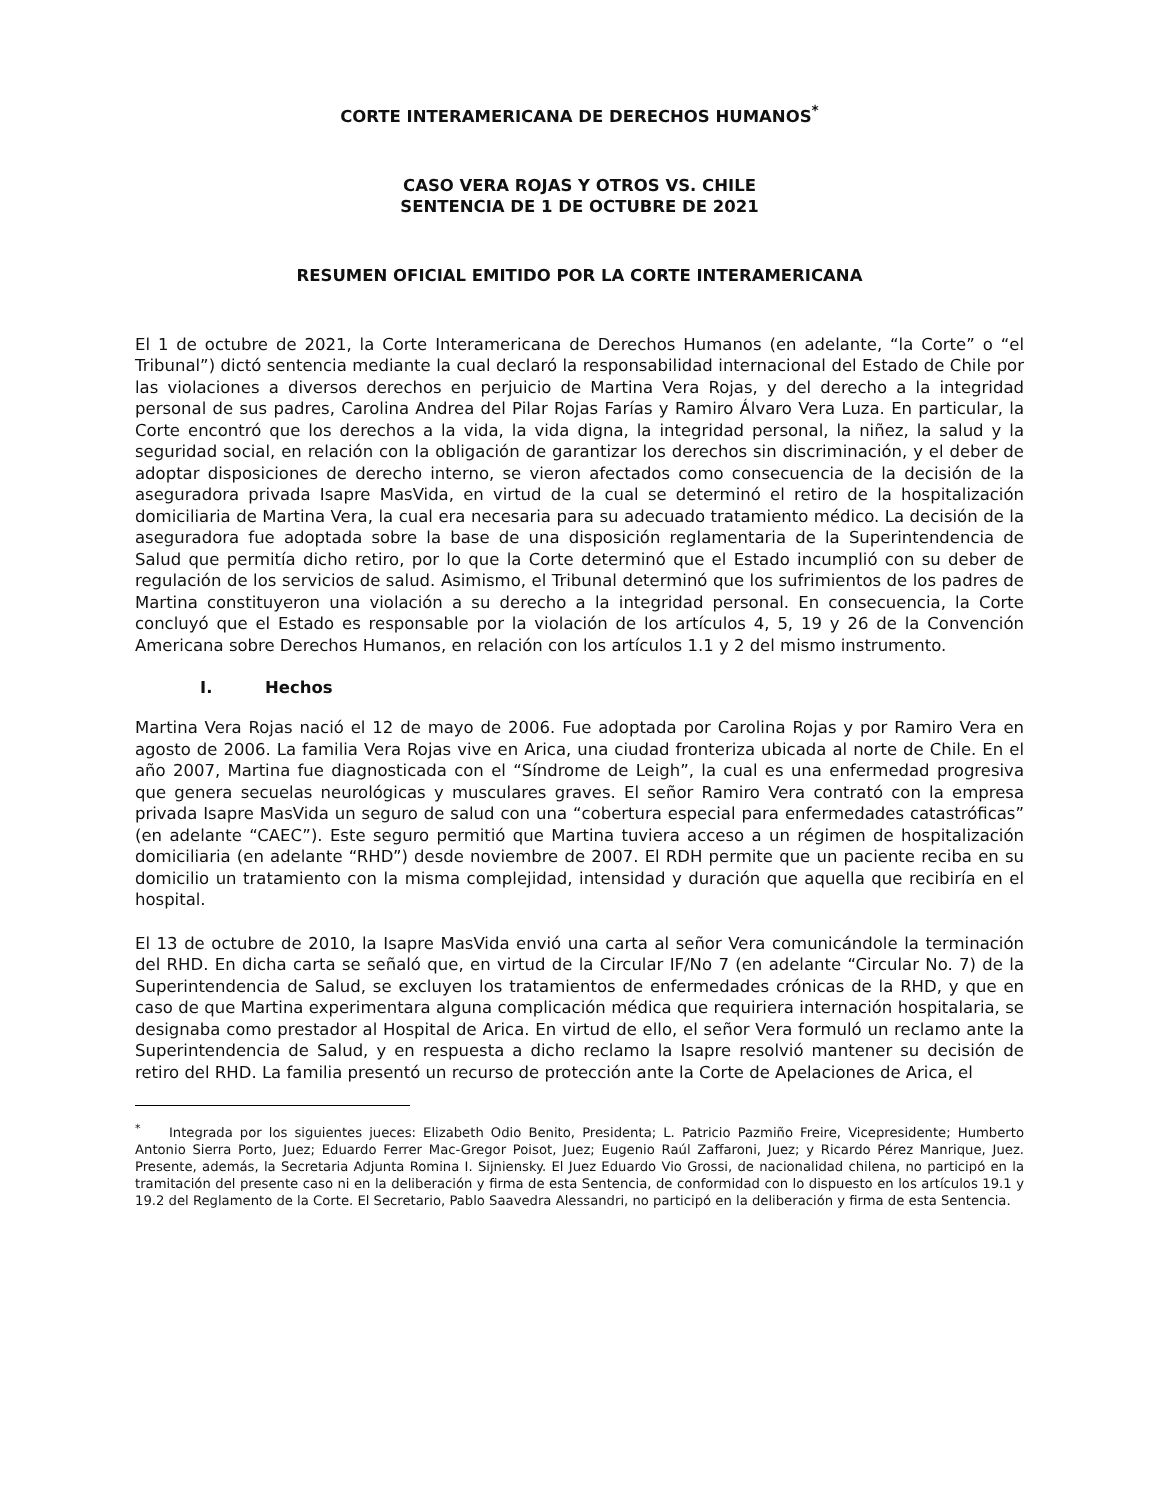CORTE INTERAMERICANA DE DERECHOS HUMANOS<sup>*</sup>
CASO VERA ROJAS Y OTROS VS. CHILE
SENTENCIA DE 1 DE OCTUBRE DE 2021
RESUMEN OFICIAL EMITIDO POR LA CORTE INTERAMERICANA
El 1 de octubre de 2021, la Corte Interamericana de Derechos Humanos (en adelante, “la Corte” o “el Tribunal”) dictó sentencia mediante la cual declaró la responsabilidad internacional del Estado de Chile por las violaciones a diversos derechos en perjuicio de Martina Vera Rojas, y del derecho a la integridad personal de sus padres, Carolina Andrea del Pilar Rojas Farías y Ramiro Álvaro Vera Luza. En particular, la Corte encontró que los derechos a la vida, la vida digna, la integridad personal, la niñez, la salud y la seguridad social, en relación con la obligación de garantizar los derechos sin discriminación, y el deber de adoptar disposiciones de derecho interno, se vieron afectados como consecuencia de la decisión de la aseguradora privada Isapre MasVida, en virtud de la cual se determinó el retiro de la hospitalización domiciliaria de Martina Vera, la cual era necesaria para su adecuado tratamiento médico. La decisión de la aseguradora fue adoptada sobre la base de una disposición reglamentaria de la Superintendencia de Salud que permitía dicho retiro, por lo que la Corte determinó que el Estado incumplió con su deber de regulación de los servicios de salud. Asimismo, el Tribunal determinó que los sufrimientos de los padres de Martina constituyeron una violación a su derecho a la integridad personal. En consecuencia, la Corte concluyó que el Estado es responsable por la violación de los artículos 4, 5, 19 y 26 de la Convención Americana sobre Derechos Humanos, en relación con los artículos 1.1 y 2 del mismo instrumento.
I. Hechos
Martina Vera Rojas nació el 12 de mayo de 2006. Fue adoptada por Carolina Rojas y por Ramiro Vera en agosto de 2006. La familia Vera Rojas vive en Arica, una ciudad fronteriza ubicada al norte de Chile. En el año 2007, Martina fue diagnosticada con el “Síndrome de Leigh”, la cual es una enfermedad progresiva que genera secuelas neurológicas y musculares graves. El señor Ramiro Vera contrató con la empresa privada Isapre MasVida un seguro de salud con una “cobertura especial para enfermedades catastróficas” (en adelante “CAEC”). Este seguro permitió que Martina tuviera acceso a un régimen de hospitalización domiciliaria (en adelante “RHD”) desde noviembre de 2007. El RDH permite que un paciente reciba en su domicilio un tratamiento con la misma complejidad, intensidad y duración que aquella que recibiría en el hospital.
El 13 de octubre de 2010, la Isapre MasVida envió una carta al señor Vera comunicándole la terminación del RHD. En dicha carta se señaló que, en virtud de la Circular IF/No 7 (en adelante “Circular No. 7) de la Superintendencia de Salud, se excluyen los tratamientos de enfermedades crónicas de la RHD, y que en caso de que Martina experimentara alguna complicación médica que requiriera internación hospitalaria, se designaba como prestador al Hospital de Arica. En virtud de ello, el señor Vera formuló un reclamo ante la Superintendencia de Salud, y en respuesta a dicho reclamo la Isapre resolvió mantener su decisión de retiro del RHD. La familia presentó un recurso de protección ante la Corte de Apelaciones de Arica, el
<sup>*</sup> Integrada por los siguientes jueces: Elizabeth Odio Benito, Presidenta; L. Patricio Pazmiño Freire, Vicepresidente; Humberto Antonio Sierra Porto, Juez; Eduardo Ferrer Mac-Gregor Poisot, Juez; Eugenio Raúl Zaffaroni, Juez; y Ricardo Pérez Manrique, Juez. Presente, además, la Secretaria Adjunta Romina I. Sijniensky. El Juez Eduardo Vio Grossi, de nacionalidad chilena, no participó en la tramitación del presente caso ni en la deliberación y firma de esta Sentencia, de conformidad con lo dispuesto en los artículos 19.1 y 19.2 del Reglamento de la Corte. El Secretario, Pablo Saavedra Alessandri, no participó en la deliberación y firma de esta Sentencia.